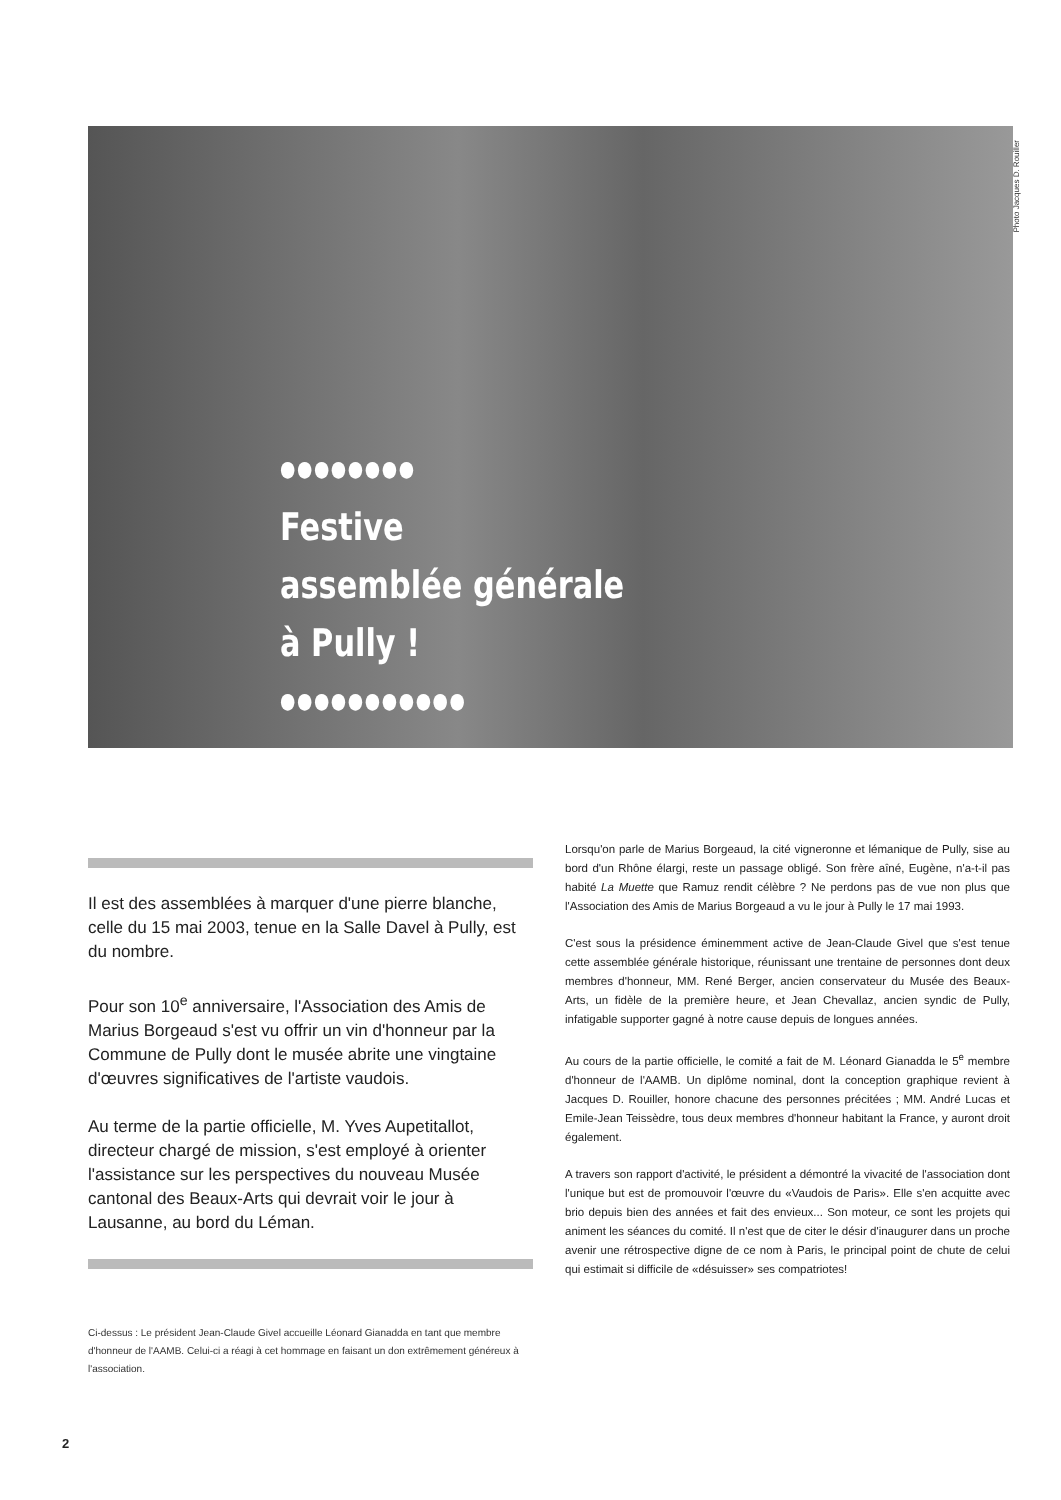Photo Jacques D. Rouiller
●●●●●●●●
Festive
assemblée générale
à Pully !
●●●●●●●●●●●
Il est des assemblées à marquer d'une pierre blanche, celle du 15 mai 2003, tenue en la Salle Davel à Pully, est du nombre.
Pour son 10<sup>e</sup> anniversaire, l'Association des Amis de Marius Borgeaud s'est vu offrir un vin d'honneur par la Commune de Pully dont le musée abrite une vingtaine d'œuvres significatives de l'artiste vaudois.
Au terme de la partie officielle, M. Yves Aupetitallot, directeur chargé de mission, s'est employé à orienter l'assistance sur les perspectives du nouveau Musée cantonal des Beaux-Arts qui devrait voir le jour à Lausanne, au bord du Léman.
Ci-dessus : Le président Jean-Claude Givel accueille Léonard Gianadda en tant que membre d'honneur de l'AAMB. Celui-ci a réagi à cet hommage en faisant un don extrêmement généreux à l'association.
Lorsqu'on parle de Marius Borgeaud, la cité vigneronne et lémanique de Pully, sise au bord d'un Rhône élargi, reste un passage obligé. Son frère aîné, Eugène, n'a-t-il pas habité La Muette que Ramuz rendit célèbre ? Ne perdons pas de vue non plus que l'Association des Amis de Marius Borgeaud a vu le jour à Pully le 17 mai 1993.
C'est sous la présidence éminemment active de Jean-Claude Givel que s'est tenue cette assemblée générale historique, réunissant une trentaine de personnes dont deux membres d'honneur, MM. René Berger, ancien conservateur du Musée des Beaux-Arts, un fidèle de la première heure, et Jean Chevallaz, ancien syndic de Pully, infatigable supporter gagné à notre cause depuis de longues années.
Au cours de la partie officielle, le comité a fait de M. Léonard Gianadda le 5<sup>e</sup> membre d'honneur de l'AAMB. Un diplôme nominal, dont la conception graphique revient à Jacques D. Rouiller, honore chacune des personnes précitées ; MM. André Lucas et Emile-Jean Teissèdre, tous deux membres d'honneur habitant la France, y auront droit également.
A travers son rapport d'activité, le président a démontré la vivacité de l'association dont l'unique but est de promouvoir l'œuvre du «Vaudois de Paris». Elle s'en acquitte avec brio depuis bien des années et fait des envieux... Son moteur, ce sont les projets qui animent les séances du comité. Il n'est que de citer le désir d'inaugurer dans un proche avenir une rétrospective digne de ce nom à Paris, le principal point de chute de celui qui estimait si difficile de «désuisser» ses compatriotes!
2